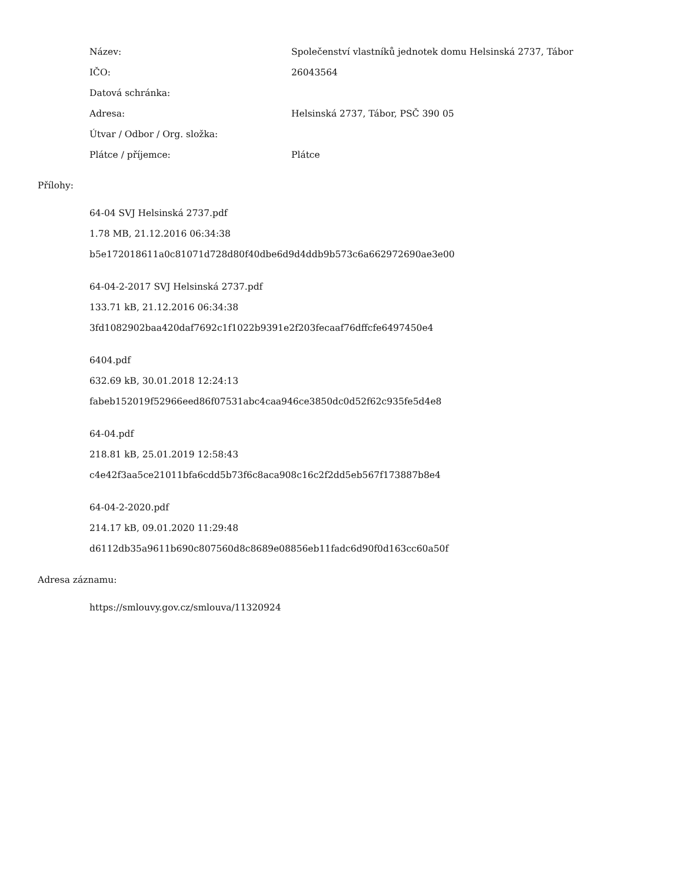| Název: | Společenství vlastníků jednotek domu Helsinská 2737, Tábor |
| IČO: | 26043564 |
| Datová schránka: | |
| Adresa: | Helsinská 2737, Tábor, PSČ 390 05 |
| Útvar / Odbor / Org. složka: | |
| Plátce / příjemce: | Plátce |
Přílohy:
64-04 SVJ Helsinská 2737.pdf
1.78 MB, 21.12.2016 06:34:38
b5e172018611a0c81071d728d80f40dbe6d9d4ddb9b573c6a662972690ae3e00
64-04-2-2017 SVJ Helsinská 2737.pdf
133.71 kB, 21.12.2016 06:34:38
3fd1082902baa420daf7692c1f1022b9391e2f203fecaaf76dffcfe6497450e4
6404.pdf
632.69 kB, 30.01.2018 12:24:13
fabeb152019f52966eed86f07531abc4caa946ce3850dc0d52f62c935fe5d4e8
64-04.pdf
218.81 kB, 25.01.2019 12:58:43
c4e42f3aa5ce21011bfa6cdd5b73f6c8aca908c16c2f2dd5eb567f173887b8e4
64-04-2-2020.pdf
214.17 kB, 09.01.2020 11:29:48
d6112db35a9611b690c807560d8c8689e08856eb11fadc6d90f0d163cc60a50f
Adresa záznamu:
https://smlouvy.gov.cz/smlouva/11320924